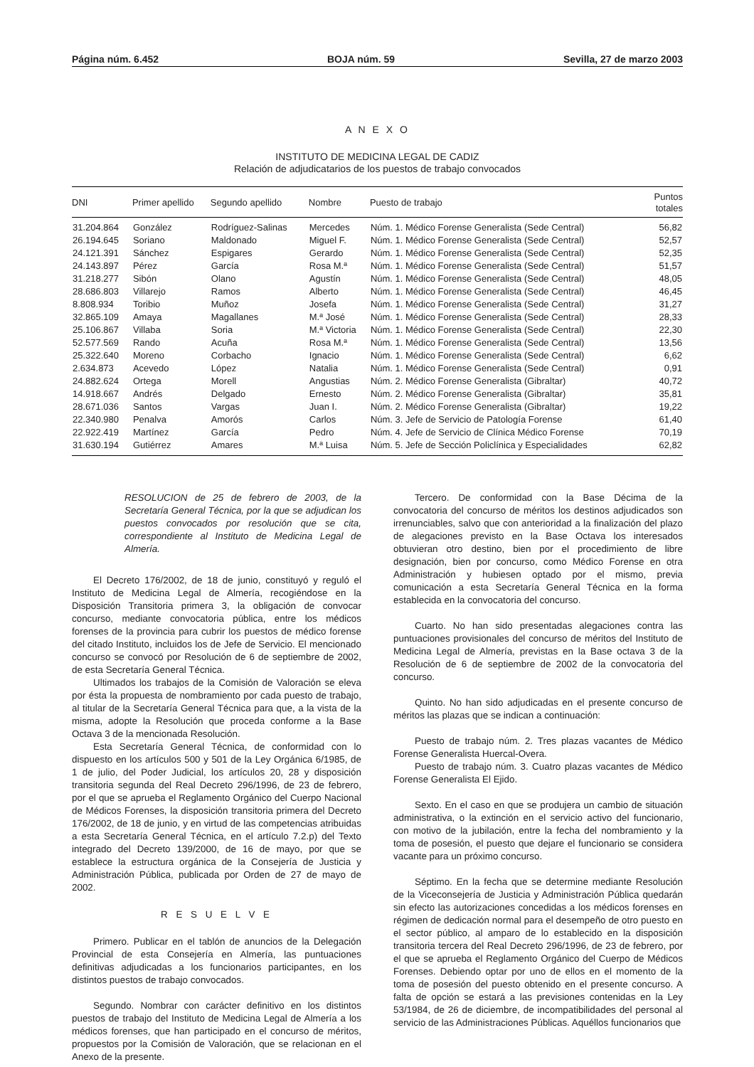Página núm. 6.452 BOJA núm. 59 Sevilla, 27 de marzo 2003
A N E X O
INSTITUTO DE MEDICINA LEGAL DE CADIZ
Relación de adjudicatarios de los puestos de trabajo convocados
| DNI | Primer apellido | Segundo apellido | Nombre | Puesto de trabajo | Puntos totales |
| --- | --- | --- | --- | --- | --- |
| 31.204.864 | González | Rodríguez-Salinas | Mercedes | Núm. 1. Médico Forense Generalista (Sede Central) | 56,82 |
| 26.194.645 | Soriano | Maldonado | Miguel F. | Núm. 1. Médico Forense Generalista (Sede Central) | 52,57 |
| 24.121.391 | Sánchez | Espigares | Gerardo | Núm. 1. Médico Forense Generalista (Sede Central) | 52,35 |
| 24.143.897 | Pérez | García | Rosa M.ª | Núm. 1. Médico Forense Generalista (Sede Central) | 51,57 |
| 31.218.277 | Sibón | Olano | Agustín | Núm. 1. Médico Forense Generalista (Sede Central) | 48,05 |
| 28.686.803 | Villarejo | Ramos | Alberto | Núm. 1. Médico Forense Generalista (Sede Central) | 46,45 |
| 8.808.934 | Toribio | Muñoz | Josefa | Núm. 1. Médico Forense Generalista (Sede Central) | 31,27 |
| 32.865.109 | Amaya | Magallanes | M.ª José | Núm. 1. Médico Forense Generalista (Sede Central) | 28,33 |
| 25.106.867 | Villaba | Soria | M.ª Victoria | Núm. 1. Médico Forense Generalista (Sede Central) | 22,30 |
| 52.577.569 | Rando | Acuña | Rosa M.ª | Núm. 1. Médico Forense Generalista (Sede Central) | 13,56 |
| 25.322.640 | Moreno | Corbacho | Ignacio | Núm. 1. Médico Forense Generalista (Sede Central) | 6,62 |
| 2.634.873 | Acevedo | López | Natalia | Núm. 1. Médico Forense Generalista (Sede Central) | 0,91 |
| 24.882.624 | Ortega | Morell | Angustias | Núm. 2. Médico Forense Generalista (Gibraltar) | 40,72 |
| 14.918.667 | Andrés | Delgado | Ernesto | Núm. 2. Médico Forense Generalista (Gibraltar) | 35,81 |
| 28.671.036 | Santos | Vargas | Juan I. | Núm. 2. Médico Forense Generalista (Gibraltar) | 19,22 |
| 22.340.980 | Penalva | Amorós | Carlos | Núm. 3. Jefe de Servicio de Patología Forense | 61,40 |
| 22.922.419 | Martínez | García | Pedro | Núm. 4. Jefe de Servicio de Clínica Médico Forense | 70,19 |
| 31.630.194 | Gutiérrez | Amares | M.ª Luisa | Núm. 5. Jefe de Sección Policlínica y Especialidades | 62,82 |
RESOLUCION de 25 de febrero de 2003, de la Secretaría General Técnica, por la que se adjudican los puestos convocados por resolución que se cita, correspondiente al Instituto de Medicina Legal de Almería.
El Decreto 176/2002, de 18 de junio, constituyó y reguló el Instituto de Medicina Legal de Almería, recogiéndose en la Disposición Transitoria primera 3, la obligación de convocar concurso, mediante convocatoria pública, entre los médicos forenses de la provincia para cubrir los puestos de médico forense del citado Instituto, incluidos los de Jefe de Servicio. El mencionado concurso se convocó por Resolución de 6 de septiembre de 2002, de esta Secretaría General Técnica.
Ultimados los trabajos de la Comisión de Valoración se eleva por ésta la propuesta de nombramiento por cada puesto de trabajo, al titular de la Secretaría General Técnica para que, a la vista de la misma, adopte la Resolución que proceda conforme a la Base Octava 3 de la mencionada Resolución.
Esta Secretaría General Técnica, de conformidad con lo dispuesto en los artículos 500 y 501 de la Ley Orgánica 6/1985, de 1 de julio, del Poder Judicial, los artículos 20, 28 y disposición transitoria segunda del Real Decreto 296/1996, de 23 de febrero, por el que se aprueba el Reglamento Orgánico del Cuerpo Nacional de Médicos Forenses, la disposición transitoria primera del Decreto 176/2002, de 18 de junio, y en virtud de las competencias atribuidas a esta Secretaría General Técnica, en el artículo 7.2.p) del Texto integrado del Decreto 139/2000, de 16 de mayo, por que se establece la estructura orgánica de la Consejería de Justicia y Administración Pública, publicada por Orden de 27 de mayo de 2002.
R E S U E L V E
Primero. Publicar en el tablón de anuncios de la Delegación Provincial de esta Consejería en Almería, las puntuaciones definitivas adjudicadas a los funcionarios participantes, en los distintos puestos de trabajo convocados.
Segundo. Nombrar con carácter definitivo en los distintos puestos de trabajo del Instituto de Medicina Legal de Almería a los médicos forenses, que han participado en el concurso de méritos, propuestos por la Comisión de Valoración, que se relacionan en el Anexo de la presente.
Tercero. De conformidad con la Base Décima de la convocatoria del concurso de méritos los destinos adjudicados son irrenunciables, salvo que con anterioridad a la finalización del plazo de alegaciones previsto en la Base Octava los interesados obtuvieran otro destino, bien por el procedimiento de libre designación, bien por concurso, como Médico Forense en otra Administración y hubiesen optado por el mismo, previa comunicación a esta Secretaría General Técnica en la forma establecida en la convocatoria del concurso.
Cuarto. No han sido presentadas alegaciones contra las puntuaciones provisionales del concurso de méritos del Instituto de Medicina Legal de Almería, previstas en la Base octava 3 de la Resolución de 6 de septiembre de 2002 de la convocatoria del concurso.
Quinto. No han sido adjudicadas en el presente concurso de méritos las plazas que se indican a continuación:
Puesto de trabajo núm. 2. Tres plazas vacantes de Médico Forense Generalista Huercal-Overa.
Puesto de trabajo núm. 3. Cuatro plazas vacantes de Médico Forense Generalista El Ejido.
Sexto. En el caso en que se produjera un cambio de situación administrativa, o la extinción en el servicio activo del funcionario, con motivo de la jubilación, entre la fecha del nombramiento y la toma de posesión, el puesto que dejare el funcionario se considera vacante para un próximo concurso.
Séptimo. En la fecha que se determine mediante Resolución de la Viceconsejería de Justicia y Administración Pública quedarán sin efecto las autorizaciones concedidas a los médicos forenses en régimen de dedicación normal para el desempeño de otro puesto en el sector público, al amparo de lo establecido en la disposición transitoria tercera del Real Decreto 296/1996, de 23 de febrero, por el que se aprueba el Reglamento Orgánico del Cuerpo de Médicos Forenses. Debiendo optar por uno de ellos en el momento de la toma de posesión del puesto obtenido en el presente concurso. A falta de opción se estará a las previsiones contenidas en la Ley 53/1984, de 26 de diciembre, de incompatibilidades del personal al servicio de las Administraciones Públicas. Aquéllos funcionarios que